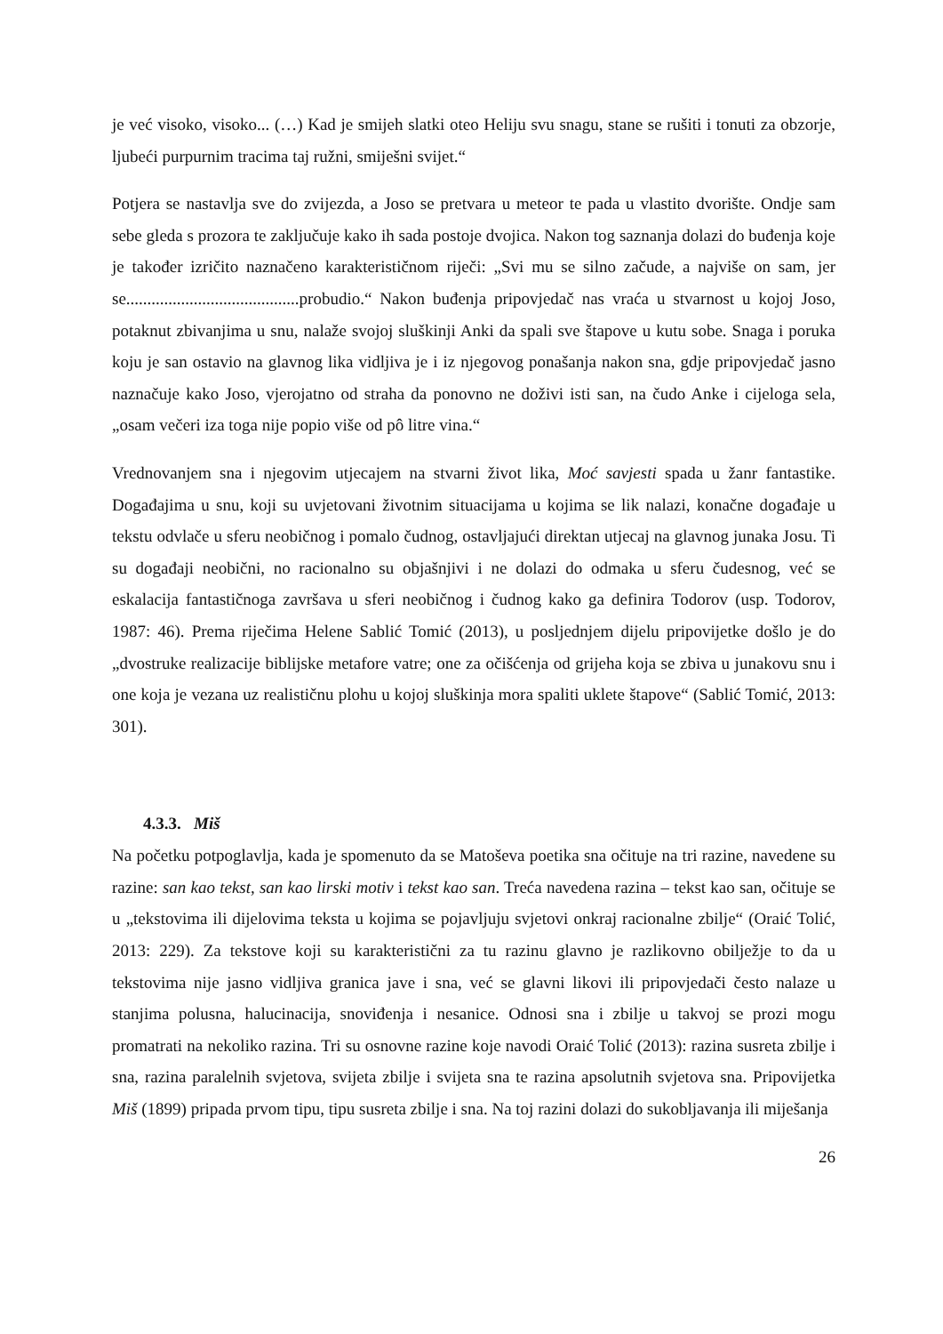je već visoko, visoko... (…) Kad je smijeh slatki oteo Heliju svu snagu, stane se rušiti i tonuti za obzorje, ljubeći purpurnim tracima taj ružni, smiješni svijet.“
Potjera se nastavlja sve do zvijezda, a Joso se pretvara u meteor te pada u vlastito dvorište. Ondje sam sebe gleda s prozora te zaključuje kako ih sada postoje dvojica. Nakon tog saznanja dolazi do buđenja koje je također izričito naznačeno karakterističnom riječi: „Svi mu se silno začude, a najviše on sam, jer se.........................................probudio.“ Nakon buđenja pripovjedač nas vraća u stvarnost u kojoj Joso, potaknut zbivanjima u snu, nalaže svojoj sluškinji Anki da spali sve štapove u kutu sobe. Snaga i poruka koju je san ostavio na glavnog lika vidljiva je i iz njegovog ponašanja nakon sna, gdje pripovjedač jasno naznačuje kako Joso, vjerojatno od straha da ponovno ne doživi isti san, na čudo Anke i cijeloga sela, „osam večeri iza toga nije popio više od pô litre vina.“
Vrednovanjem sna i njegovim utjecajem na stvarni život lika, Moć savjesti spada u žanr fantastike. Događajima u snu, koji su uvjetovani životnim situacijama u kojima se lik nalazi, konačne događaje u tekstu odvlače u sferu neobičnog i pomalo čudnog, ostavljajući direktan utjecaj na glavnog junaka Josu. Ti su događaji neobični, no racionalno su objašnjivi i ne dolazi do odmaka u sferu čudesnog, već se eskalacija fantastičnoga završava u sferi neobičnog i čudnog kako ga definira Todorov (usp. Todorov, 1987: 46). Prema riječima Helene Sablić Tomić (2013), u posljednjem dijelu pripovijetke došlo je do „dvostruke realizacije biblijske metafore vatre; one za očišćenja od grijeha koja se zbiva u junakovu snu i one koja je vezana uz realističnu plohu u kojoj sluškinja mora spaliti uklete štapove“ (Sablić Tomić, 2013: 301).
4.3.3. Miš
Na početku potpoglavlja, kada je spomenuto da se Matoševa poetika sna očituje na tri razine, navedene su razine: san kao tekst, san kao lirski motiv i tekst kao san. Treća navedena razina – tekst kao san, očituje se u „tekstovima ili dijelovima teksta u kojima se pojavljuju svjetovi onkraj racionalne zbilje“ (Oraić Tolić, 2013: 229). Za tekstove koji su karakteristični za tu razinu glavno je razlikovno obilježje to da u tekstovima nije jasno vidljiva granica jave i sna, već se glavni likovi ili pripovjedači često nalaze u stanjima polusna, halucinacija, snoviđenja i nesanice. Odnosi sna i zbilje u takvoj se prozi mogu promatrati na nekoliko razina. Tri su osnovne razine koje navodi Oraić Tolić (2013): razina susreta zbilje i sna, razina paralelnih svjetova, svijeta zbilje i svijeta sna te razina apsolutnih svjetova sna. Pripovijetka Miš (1899) pripada prvom tipu, tipu susreta zbilje i sna. Na toj razini dolazi do sukobljavanja ili miješanja
26